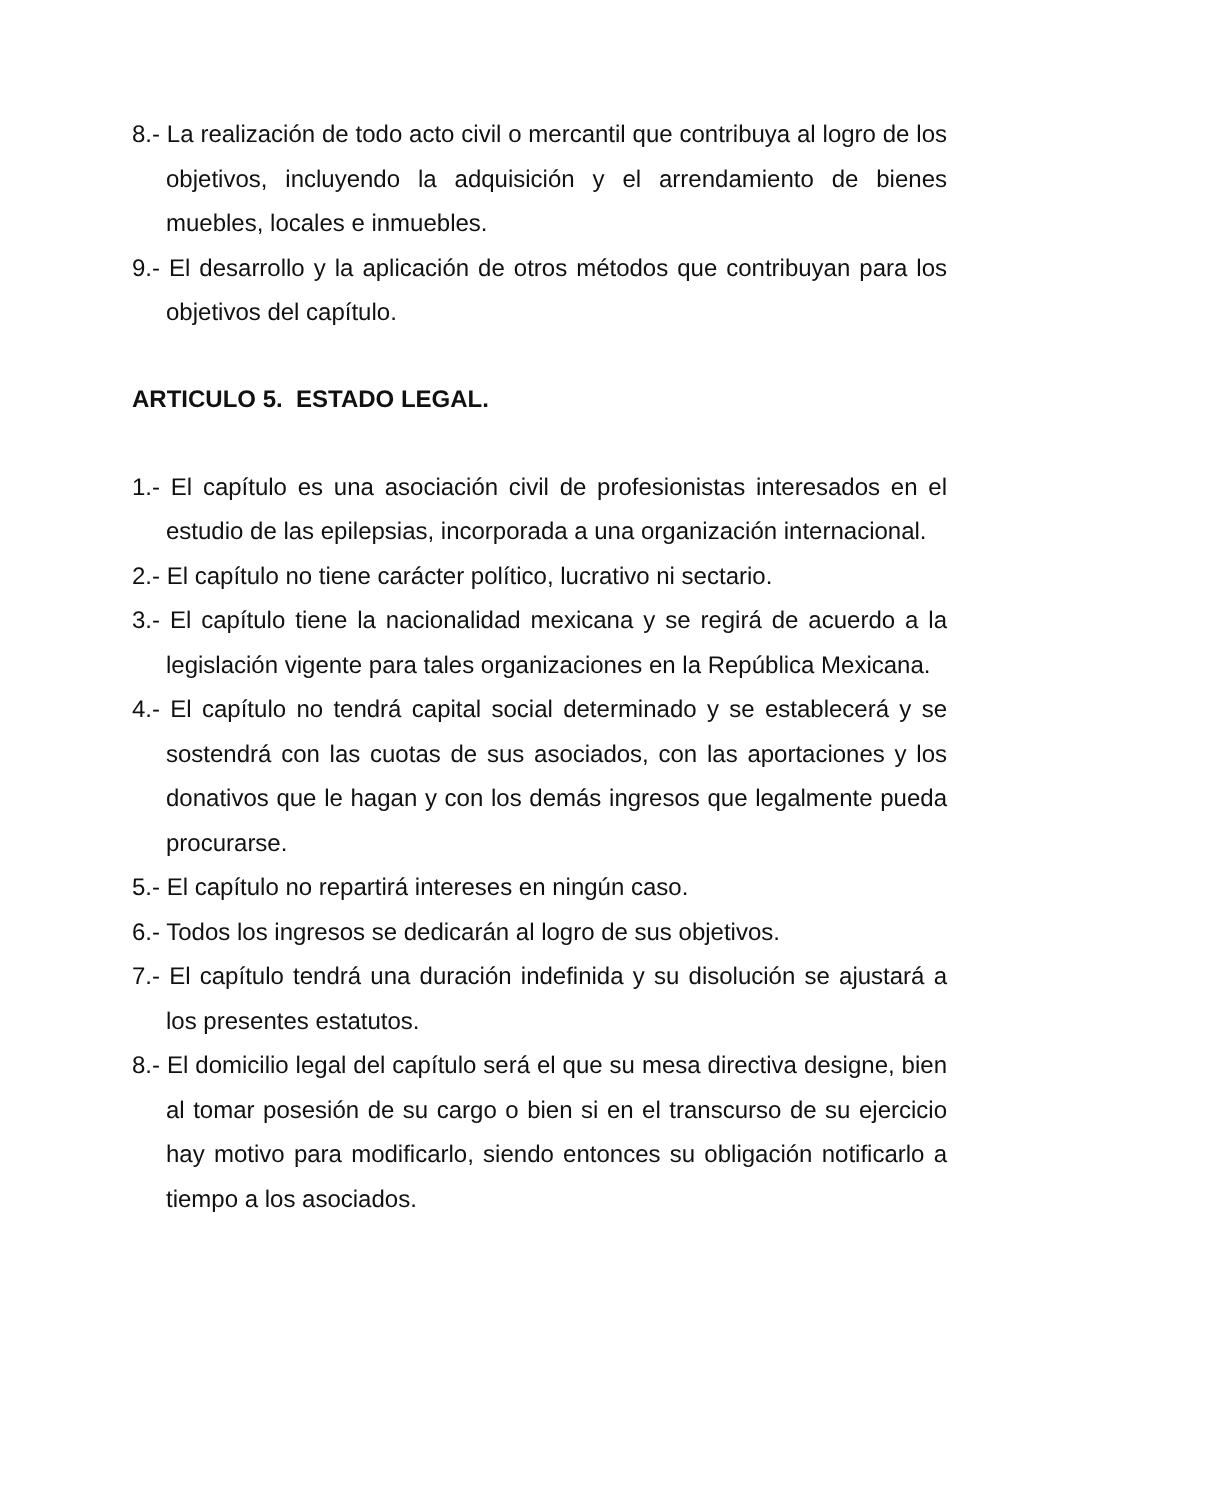8.- La realización de todo acto civil o mercantil que contribuya al logro de los objetivos, incluyendo la adquisición y el arrendamiento de bienes muebles, locales e inmuebles.
9.- El desarrollo y la aplicación de otros métodos que contribuyan para los objetivos del capítulo.
ARTICULO 5. ESTADO LEGAL.
1.- El capítulo es una asociación civil de profesionistas interesados en el estudio de las epilepsias, incorporada a una organización internacional.
2.- El capítulo no tiene carácter político, lucrativo ni sectario.
3.- El capítulo tiene la nacionalidad mexicana y se regirá de acuerdo a la legislación vigente para tales organizaciones en la República Mexicana.
4.- El capítulo no tendrá capital social determinado y se establecerá y se sostendrá con las cuotas de sus asociados, con las aportaciones y los donativos que le hagan y con los demás ingresos que legalmente pueda procurarse.
5.- El capítulo no repartirá intereses en ningún caso.
6.- Todos los ingresos se dedicarán al logro de sus objetivos.
7.- El capítulo tendrá una duración indefinida y su disolución se ajustará a los presentes estatutos.
8.- El domicilio legal del capítulo será el que su mesa directiva designe, bien al tomar posesión de su cargo o bien si en el transcurso de su ejercicio hay motivo para modificarlo, siendo entonces su obligación notificarlo a tiempo a los asociados.